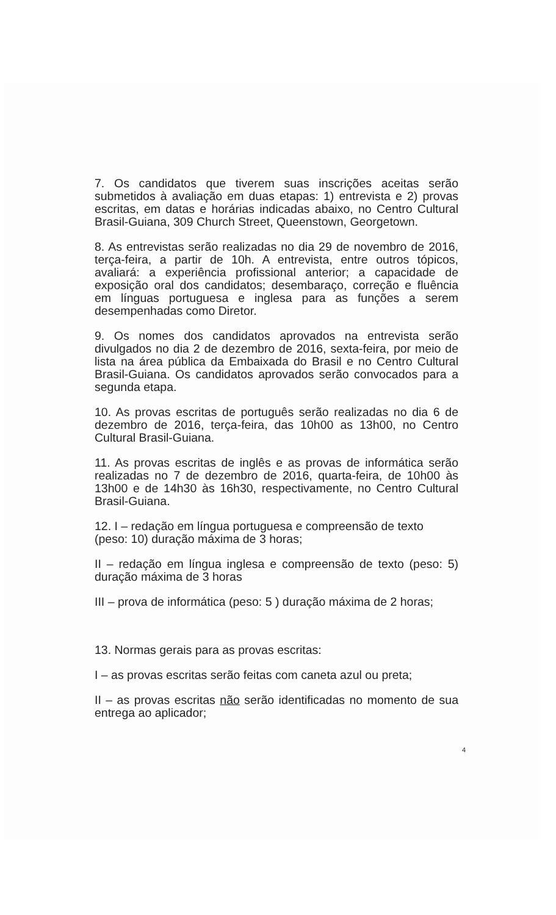7. Os candidatos que tiverem suas inscrições aceitas serão submetidos à avaliação em duas etapas: 1) entrevista e 2) provas escritas, em datas e horárias indicadas abaixo, no Centro Cultural Brasil-Guiana, 309 Church Street, Queenstown, Georgetown.
8. As entrevistas serão realizadas no dia 29 de novembro de 2016, terça-feira, a partir de 10h. A entrevista, entre outros tópicos, avaliará: a experiência profissional anterior; a capacidade de exposição oral dos candidatos; desembaraço, correção e fluência em línguas portuguesa e inglesa para as funções a serem desempenhadas como Diretor.
9. Os nomes dos candidatos aprovados na entrevista serão divulgados no dia 2 de dezembro de 2016, sexta-feira, por meio de lista na área pública da Embaixada do Brasil e no Centro Cultural Brasil-Guiana. Os candidatos aprovados serão convocados para a segunda etapa.
10. As provas escritas de português serão realizadas no dia 6 de dezembro de 2016, terça-feira, das 10h00 as 13h00, no Centro Cultural Brasil-Guiana.
11. As provas escritas de inglês e as provas de informática serão realizadas no 7 de dezembro de 2016, quarta-feira, de 10h00 às 13h00 e de 14h30 às 16h30, respectivamente, no Centro Cultural Brasil-Guiana.
12. I – redação em língua portuguesa e compreensão de texto
(peso: 10) duração máxima de 3 horas;
II – redação em língua inglesa e compreensão de texto (peso: 5) duração máxima de 3 horas
III – prova de informática (peso: 5 ) duração máxima de 2 horas;
13. Normas gerais para as provas escritas:
I – as provas escritas serão feitas com caneta azul ou preta;
II – as provas escritas não serão identificadas no momento de sua entrega ao aplicador;
4